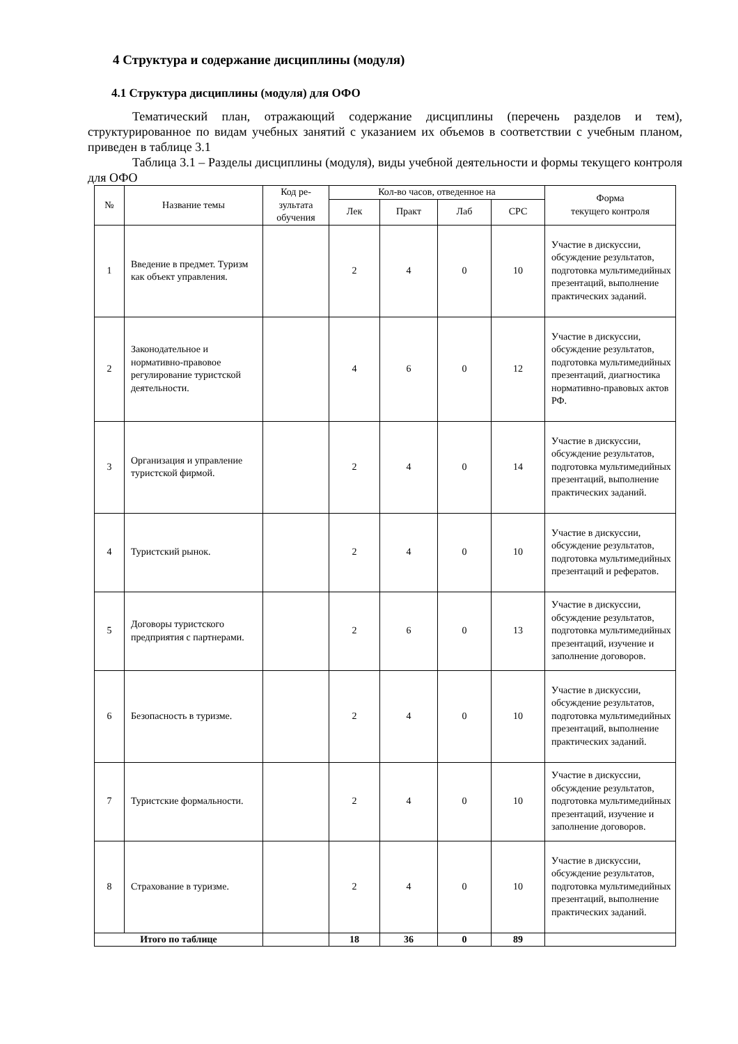4 Структура и содержание дисциплины (модуля)
4.1 Структура дисциплины (модуля) для ОФО
Тематический план, отражающий содержание дисциплины (перечень разделов и тем), структурированное по видам учебных занятий с указанием их объемов в соответствии с учебным планом, приведен в таблице 3.1
Таблица 3.1 – Разделы дисциплины (модуля), виды учебной деятельности и формы текущего контроля для ОФО
| № | Название темы | Код ре-зультата обучения | Кол-во часов, отведенное на | | | | Форма текущего контроля |
| --- | --- | --- | --- | --- | --- | --- | --- |
| | | | Лек | Практ | Лаб | СРС | |
| 1 | Введение в предмет. Туризм как объект управления. | | 2 | 4 | 0 | 10 | Участие в дискуссии, обсуждение результатов, подготовка мультимедийных презентаций, выполнение практических заданий. |
| 2 | Законодательное и нормативно-правовое регулирование туристской деятельности. | | 4 | 6 | 0 | 12 | Участие в дискуссии, обсуждение результатов, подготовка мультимедийных презентаций, диагностика нормативно-правовых актов РФ. |
| 3 | Организация и управление туристской фирмой. | | 2 | 4 | 0 | 14 | Участие в дискуссии, обсуждение результатов, подготовка мультимедийных презентаций, выполнение практических заданий. |
| 4 | Туристский рынок. | | 2 | 4 | 0 | 10 | Участие в дискуссии, обсуждение результатов, подготовка мультимедийных презентаций и рефератов. |
| 5 | Договоры туристского предприятия с партнерами. | | 2 | 6 | 0 | 13 | Участие в дискуссии, обсуждение результатов, подготовка мультимедийных презентаций, изучение и заполнение договоров. |
| 6 | Безопасность в туризме. | | 2 | 4 | 0 | 10 | Участие в дискуссии, обсуждение результатов, подготовка мультимедийных презентаций, выполнение практических заданий. |
| 7 | Туристские формальности. | | 2 | 4 | 0 | 10 | Участие в дискуссии, обсуждение результатов, подготовка мультимедийных презентаций, изучение и заполнение договоров. |
| 8 | Страхование в туризме. | | 2 | 4 | 0 | 10 | Участие в дискуссии, обсуждение результатов, подготовка мультимедийных презентаций, выполнение практических заданий. |
| Итого по таблице | | | 18 | 36 | 0 | 89 | |